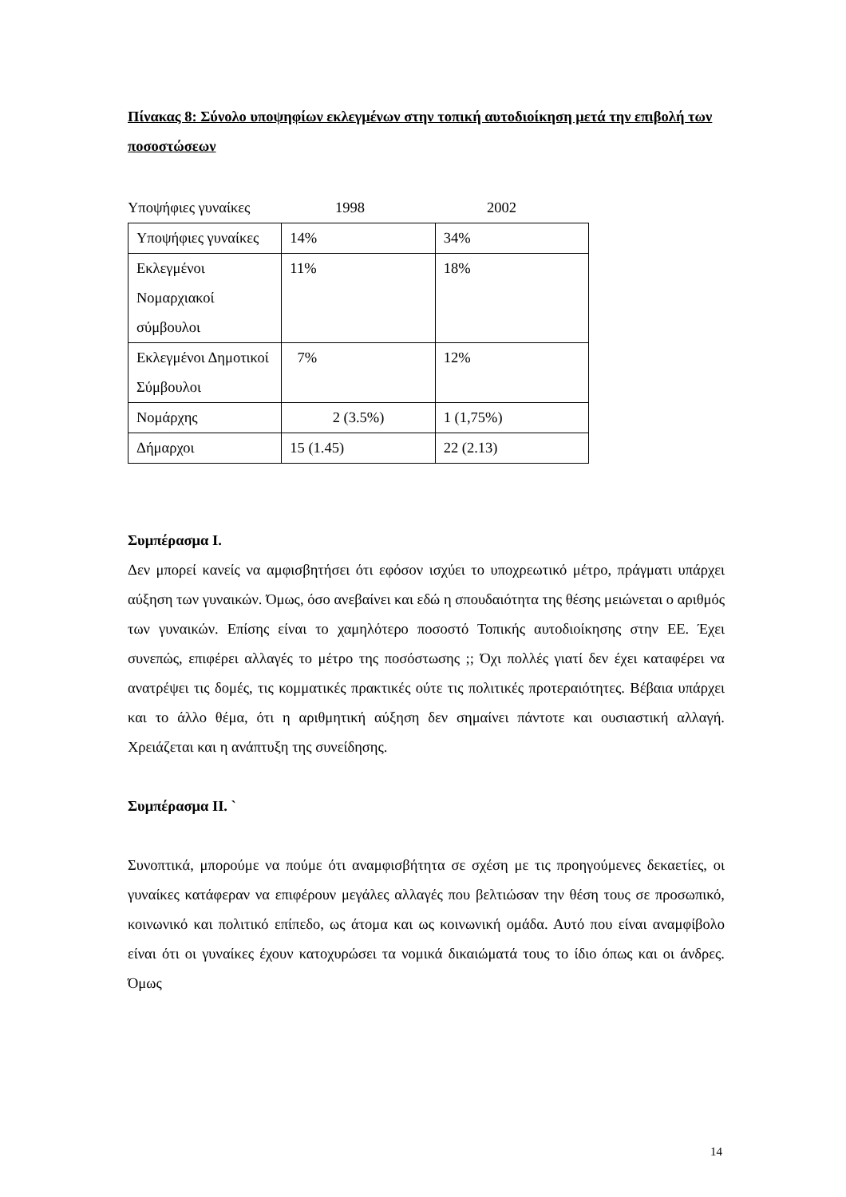Πίνακας 8: Σύνολο υποψηφίων εκλεγμένων στην τοπική αυτοδιοίκηση μετά την επιβολή των ποσοστώσεων
Υποψήφιες γυναίκες 1998 2002
| Υποψήφιες γυναίκες | 14% | 34% |
| Εκλεγμένοι Νομαρχιακοί σύμβουλοι | 11% | 18% |
| Εκλεγμένοι Δημοτικοί Σύμβουλοι | 7% | 12% |
| Νομάρχης | 2 (3.5%) | 1 (1,75%) |
| Δήμαρχοι | 15 (1.45) | 22 (2.13) |
Συμπέρασμα Ι.
Δεν μπορεί κανείς να αμφισβητήσει ότι εφόσον ισχύει το υποχρεωτικό μέτρο, πράγματι υπάρχει αύξηση των γυναικών. Όμως, όσο ανεβαίνει και εδώ η σπουδαιότητα της θέσης μειώνεται ο αριθμός των γυναικών. Επίσης είναι το χαμηλότερο ποσοστό Τοπικής αυτοδιοίκησης στην ΕΕ. Έχει συνεπώς, επιφέρει αλλαγές το μέτρο της ποσόστωσης ;; Όχι πολλές γιατί δεν έχει καταφέρει να ανατρέψει τις δομές, τις κομματικές πρακτικές ούτε τις πολιτικές προτεραιότητες. Βέβαια υπάρχει και το άλλο θέμα, ότι η αριθμητική αύξηση δεν σημαίνει πάντοτε και ουσιαστική αλλαγή. Χρειάζεται και η ανάπτυξη της συνείδησης.
Συμπέρασμα ΙΙ. `
Συνοπτικά, μπορούμε να πούμε ότι αναμφισβήτητα σε σχέση με τις προηγούμενες δεκαετίες, οι γυναίκες κατάφεραν να επιφέρουν μεγάλες αλλαγές που βελτιώσαν την θέση τους σε προσωπικό, κοινωνικό και πολιτικό επίπεδο, ως άτομα και ως κοινωνική ομάδα. Αυτό που είναι αναμφίβολο είναι ότι οι γυναίκες έχουν κατοχυρώσει τα νομικά δικαιώματά τους το ίδιο όπως και οι άνδρες. Όμως
14